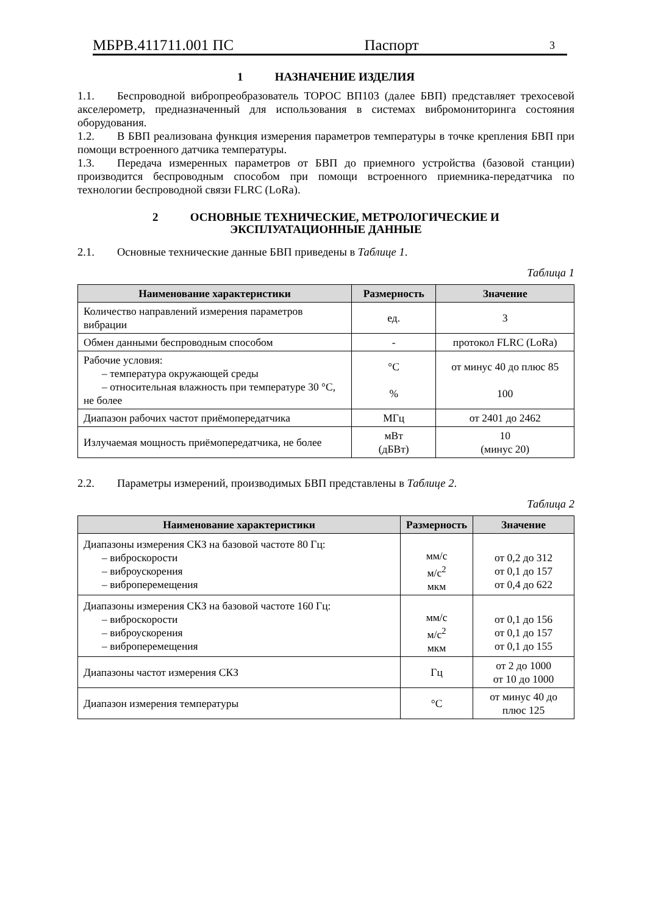МБРВ.411711.001 ПС Паспорт 3
1 НАЗНАЧЕНИЕ ИЗДЕЛИЯ
1.1. Беспроводной вибропреобразователь ТОРОС ВП103 (далее БВП) представляет трехосевой акселерометр, предназначенный для использования в системах вибромониторинга состояния оборудования.
1.2. В БВП реализована функция измерения параметров температуры в точке крепления БВП при помощи встроенного датчика температуры.
1.3. Передача измеренных параметров от БВП до приемного устройства (базовой станции) производится беспроводным способом при помощи встроенного приемника-передатчика по технологии беспроводной связи FLRC (LoRa).
2 ОСНОВНЫЕ ТЕХНИЧЕСКИЕ, МЕТРОЛОГИЧЕСКИЕ И
ЭКСПЛУАТАЦИОННЫЕ ДАННЫЕ
2.1. Основные технические данные БВП приведены в Таблице 1.
Таблица 1
| Наименование характеристики | Размерность | Значение |
| --- | --- | --- |
| Количество направлений измерения параметров вибрации | ед. | 3 |
| Обмен данными беспроводным способом | - | протокол FLRC (LoRa) |
| Рабочие условия: – температура окружающей среды – относительная влажность при температуре 30 °С, не более | °С % | от минус 40 до плюс 85 100 |
| Диапазон рабочих частот приёмопередатчика | МГц | от 2401 до 2462 |
| Излучаемая мощность приёмопередатчика, не более | мВт (дБВт) | 10 (минус 20) |
2.2. Параметры измерений, производимых БВП представлены в Таблице 2.
Таблица 2
| Наименование характеристики | Размерность | Значение |
| --- | --- | --- |
| Диапазоны измерения СКЗ на базовой частоте 80 Гц: – виброскорости – виброускорения – виброперемещения | мм/с м/с<sup>2</sup> мкм | от 0,2 до 312 от 0,1 до 157 от 0,4 до 622 |
| Диапазоны измерения СКЗ на базовой частоте 160 Гц: – виброскорости – виброускорения – виброперемещения | мм/с м/с<sup>2</sup> мкм | от 0,1 до 156 от 0,1 до 157 от 0,1 до 155 |
| Диапазоны частот измерения СКЗ | Гц | от 2 до 1000 от 10 до 1000 |
| Диапазон измерения температуры | °С | от минус 40 до плюс 125 |